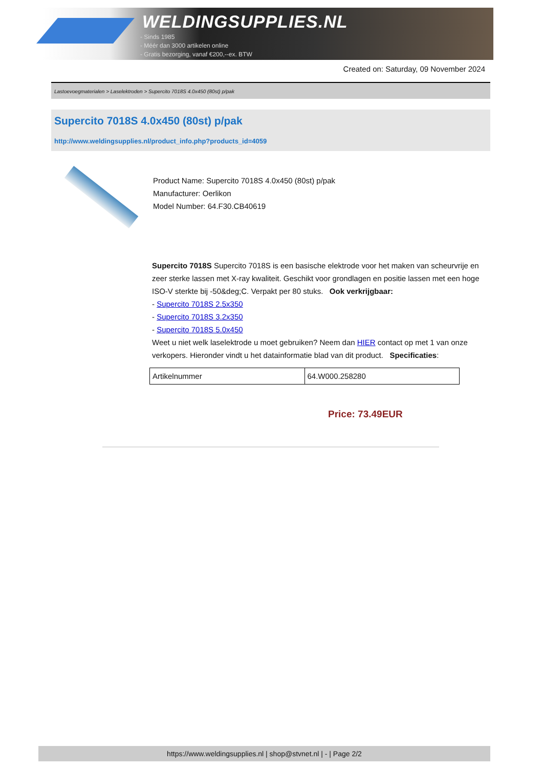WELDINGSUPPLIES.NL
- Sinds 1985
- Méér dan 3000 artikelen online
- Gratis bezorging, vanaf €200,--ex. BTW
Created on: Saturday, 09 November 2024
Lastoevoegmaterialen > Laselektroden > Supercito 7018S 4.0x450 (80st) p/pak
Supercito 7018S 4.0x450 (80st) p/pak
http://www.weldingsupplies.nl/product_info.php?products_id=4059
Product Name: Supercito 7018S 4.0x450 (80st) p/pak
Manufacturer: Oerlikon
Model Number: 64.F30.CB40619
Supercito 7018S Supercito 7018S is een basische elektrode voor het maken van scheurvrije en zeer sterke lassen met X-ray kwaliteit. Geschikt voor grondlagen en positie lassen met een hoge ISO-V sterkte bij -50&deg;C. Verpakt per 80 stuks. Ook verkrijgbaar:
- Supercito 7018S 2.5x350
- Supercito 7018S 3.2x350
- Supercito 7018S 5.0x450
Weet u niet welk laselektrode u moet gebruiken? Neem dan HIER contact op met 1 van onze verkopers. Hieronder vindt u het datainformatie blad van dit product. Specificaties:
| Artikelnummer | 64.W000.258280 |
Price: 73.49EUR
https://www.weldingsupplies.nl | shop@stvnet.nl | - | Page 2/2